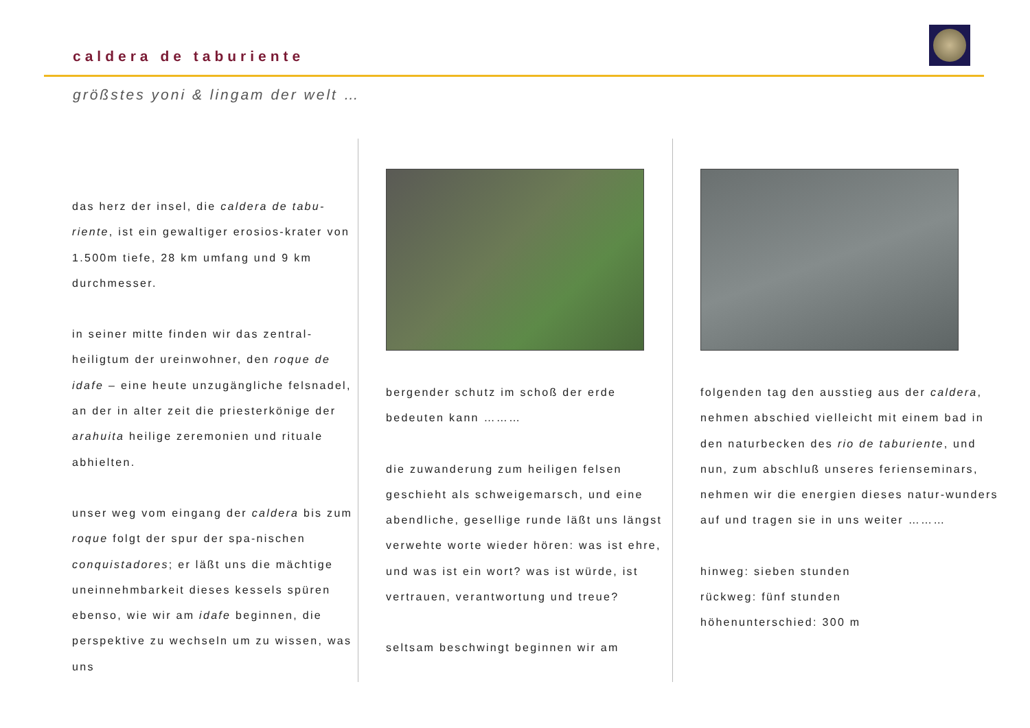caldera de taburiente
größstes yoni & lingam der welt …
das herz der insel, die caldera de tabu-riente, ist ein gewaltiger erosios-krater von 1.500m tiefe, 28 km umfang und 9 km durchmesser.
in seiner mitte finden wir das zentral-heiligtum der ureinwohner, den roque de idafe – eine heute unzugängliche felsnadel, an der in alter zeit die priesterkönige der arahuita heilige zeremonien und rituale abhielten.
unser weg vom eingang der caldera bis zum roque folgt der spur der spa-nischen conquistadores; er läßt uns die mächtige uneinnehmbarkeit dieses kessels spüren ebenso, wie wir am idafe beginnen, die perspektive zu wechseln um zu wissen, was uns
bergender schutz im schoß der erde bedeuten kann ………
die zuwanderung zum heiligen felsen geschieht als schweigemarsch, und eine abendliche, gesellige runde läßt uns längst verwehte worte wieder hören: was ist ehre, und was ist ein wort? was ist würde, ist vertrauen, verantwortung und treue?
seltsam beschwingt beginnen wir am
folgenden tag den ausstieg aus der caldera, nehmen abschied vielleicht mit einem bad in den naturbecken des rio de taburiente, und nun, zum abschluß unseres ferienseminars, nehmen wir die energien dieses natur-wunders auf und tragen sie in uns weiter ………
hinweg: sieben stunden
rückweg: fünf stunden
höhenunterschied: 300 m